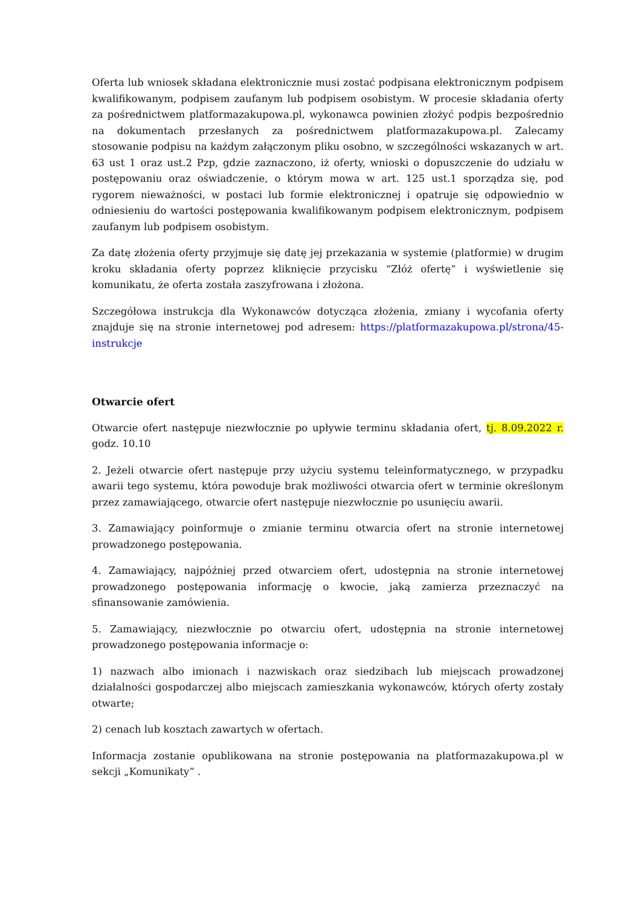Oferta lub wniosek składana elektronicznie musi zostać podpisana elektronicznym podpisem kwalifikowanym, podpisem zaufanym lub podpisem osobistym. W procesie składania oferty za pośrednictwem platformazakupowa.pl, wykonawca powinien złożyć podpis bezpośrednio na dokumentach przesłanych za pośrednictwem platformazakupowa.pl. Zalecamy stosowanie podpisu na każdym załączonym pliku osobno, w szczególności wskazanych w art. 63 ust 1 oraz ust.2 Pzp, gdzie zaznaczono, iż oferty, wnioski o dopuszczenie do udziału w postępowaniu oraz oświadczenie, o którym mowa w art. 125 ust.1 sporządza się, pod rygorem nieważności, w postaci lub formie elektronicznej i opatruje się odpowiednio w odniesieniu do wartości postępowania kwalifikowanym podpisem elektronicznym, podpisem zaufanym lub podpisem osobistym.
Za datę złożenia oferty przyjmuje się datę jej przekazania w systemie (platformie) w drugim kroku składania oferty poprzez kliknięcie przycisku “Złóż ofertę” i wyświetlenie się komunikatu, że oferta została zaszyfrowana i złożona.
Szczegółowa instrukcja dla Wykonawców dotycząca złożenia, zmiany i wycofania oferty znajduje się na stronie internetowej pod adresem: https://platformazakupowa.pl/strona/45-instrukcje
Otwarcie ofert
Otwarcie ofert następuje niezwłocznie po upływie terminu składania ofert, tj. 8.09.2022 r. godz. 10.10
2. Jeżeli otwarcie ofert następuje przy użyciu systemu teleinformatycznego, w przypadku awarii tego systemu, która powoduje brak możliwości otwarcia ofert w terminie określonym przez zamawiającego, otwarcie ofert następuje niezwłocznie po usunięciu awarii.
3. Zamawiający poinformuje o zmianie terminu otwarcia ofert na stronie internetowej prowadzonego postępowania.
4. Zamawiający, najpóźniej przed otwarciem ofert, udostępnia na stronie internetowej prowadzonego postępowania informację o kwocie, jaką zamierza przeznaczyć na sfinansowanie zamówienia.
5. Zamawiający, niezwłocznie po otwarciu ofert, udostępnia na stronie internetowej prowadzonego postępowania informacje o:
1) nazwach albo imionach i nazwiskach oraz siedzibach lub miejscach prowadzonej działalności gospodarczej albo miejscach zamieszkania wykonawców, których oferty zostały otwarte;
2) cenach lub kosztach zawartych w ofertach.
Informacja zostanie opublikowana na stronie postępowania na platformazakupowa.pl w sekcji „Komunikaty” .